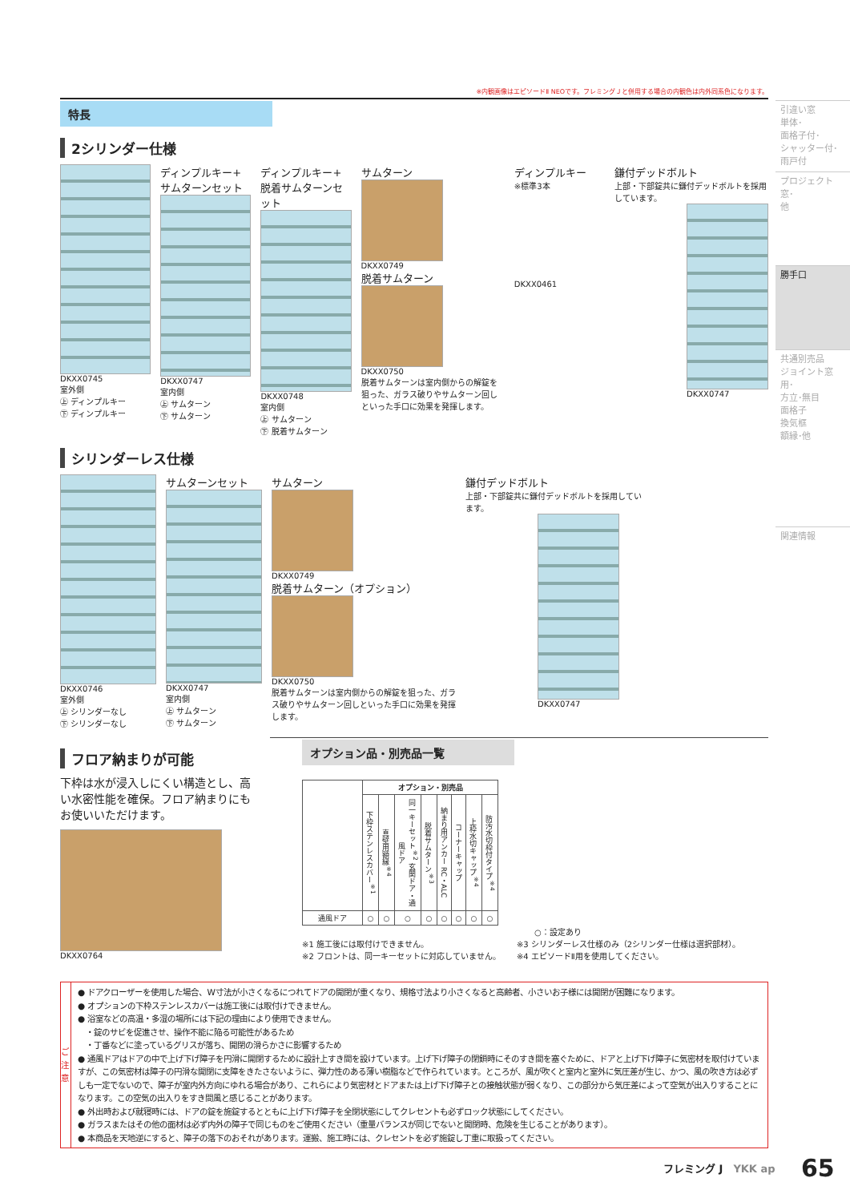引違い窓
単体･
面格子付･
シャッター付･
雨戸付
プロジェクト窓･
他
勝手口
共通別売品
ジョイント窓用･
方立･無目
面格子
換気框
額縁･他
関連情報
※内観画像はエピソードⅡ NEOです。フレミングＪと併用する場合の内観色は内外同系色になります。
特長
2シリンダー仕様
DKXX0745
室外側
㊤ ディンプルキー
㊦ ディンプルキー
ディンプルキー+
サムターンセット
DKXX0747
室内側
㊤ サムターン
㊦ サムターン
ディンプルキー+
脱着サムターンセット
DKXX0748
室内側
㊤ サムターン
㊦ 脱着サムターン
サムターン
DKXX0749
脱着サムターン
DKXX0750
脱着サムターンは室内側からの解錠を狙った、ガラス破りやサムターン回しといった手口に効果を発揮します。
ディンプルキー
※標準3本
DKXX0461
鎌付デッドボルト
上部・下部錠共に鎌付デッドボルトを採用しています。
DKXX0747
シリンダーレス仕様
DKXX0746
室外側
㊤ シリンダーなし
㊦ シリンダーなし
サムターンセット
DKXX0747
室内側
㊤ サムターン
㊦ サムターン
サムターン
DKXX0749
脱着サムターン（オプション）
DKXX0750
脱着サムターンは室内側からの解錠を狙った、ガラス破りやサムターン回しといった手口に効果を発揮します。
鎌付デッドボルト
上部・下部錠共に鎌付デッドボルトを採用しています。
DKXX0747
フロア納まりが可能
下枠は水が浸入しにくい構造とし、高い水密性能を確保。フロア納まりにもお使いいただけます。
DKXX0764
オプション品・別売品一覧
| | オプション・別売品 | | | | | | | |
| --- | --- | --- | --- | --- | --- | --- | --- | --- |
| | 下枠ステンレスカバー<sup>※1</sup> | 真壁用額縁<sup>※4</sup> | 同一キーセット<sup>※2</sup> 玄関ドア・通風ドア | 脱着サムターン<sup>※3</sup> | 納まり用アンカー RC・ALC | コーナーキャップ | 上枠水切キャップ<sup>※4</sup> | 防汚水切枠付タイプ<sup>※4</sup> |
| 通風ドア | ○ | ○ | ○ | ○ | ○ | ○ | ○ | ○ |
○：設定あり
※1 施工後には取付けできません。
※2 フロントは、同一キーセットに対応していません。
※3 シリンダーレス仕様のみ（2シリンダー仕様は選択部材）。
※4 エピソードⅡ用を使用してください。
ご注意
● ドアクローザーを使用した場合、W寸法が小さくなるにつれてドアの開閉が重くなり、規格寸法より小さくなると高齢者、小さいお子様には開閉が困難になります。
● オプションの下枠ステンレスカバーは施工後には取付けできません。
● 浴室などの高温・多湿の場所には下記の理由により使用できません。
　・錠のサビを促進させ、操作不能に陥る可能性があるため
　・丁番などに塗っているグリスが落ち、開閉の滑らかさに影響するため
● 通風ドアはドアの中で上げ下げ障子を円滑に開閉するために設計上すき間を設けています。上げ下げ障子の閉鎖時にそのすき間を塞ぐために、ドアと上げ下げ障子に気密材を取付けていますが、この気密材は障子の円滑な開閉に支障をきたさないように、弾力性のある薄い樹脂などで作られています。ところが、風が吹くと室内と室外に気圧差が生じ、かつ、風の吹き方は必ずしも一定でないので、障子が室内外方向にゆれる場合があり、これらにより気密材とドアまたは上げ下げ障子との接触状態が弱くなり、この部分から気圧差によって空気が出入りすることになります。この空気の出入りをすき間風と感じることがあります。
● 外出時および就寝時には、ドアの錠を施錠するとともに上げ下げ障子を全閉状態にしてクレセントも必ずロック状態にしてください。
● ガラスまたはその他の面材は必ず内外の障子で同じものをご使用ください（重量バランスが同じでないと開閉時、危険を生じることがあります）。
● 本商品を天地逆にすると、障子の落下のおそれがあります。運搬、施工時には、クレセントを必ず施錠し丁重に取扱ってください。
フレミング J　YKK ap 65